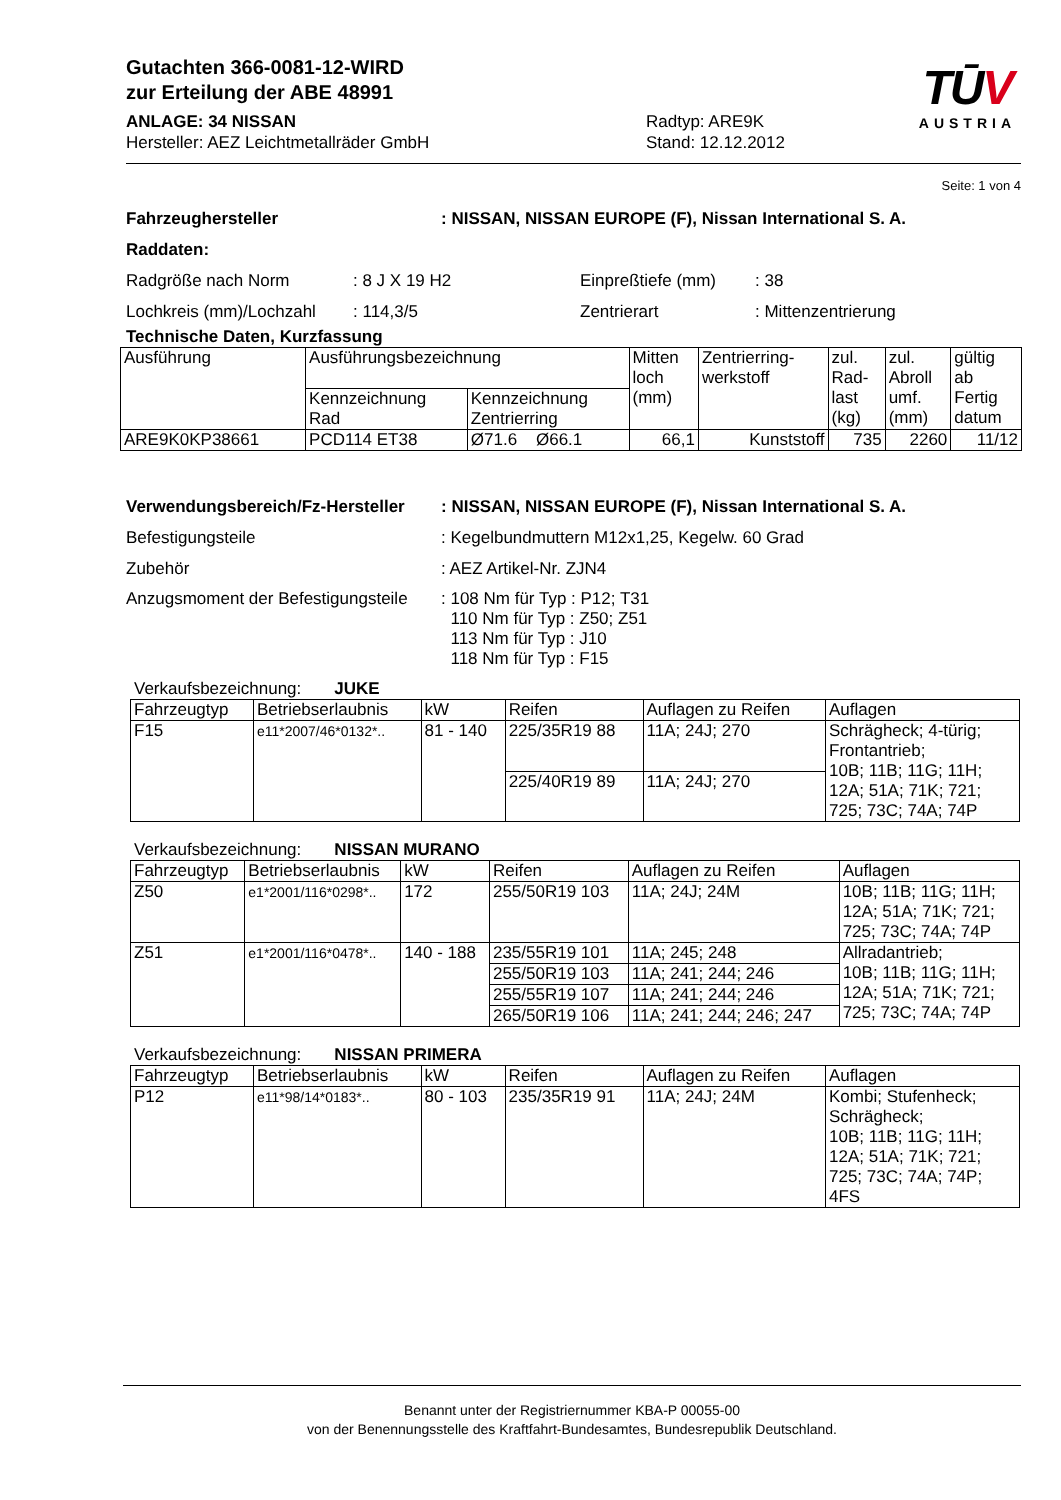TŪV
AUSTRIA
Gutachten 366-0081-12-WIRD
zur Erteilung der ABE 48991
ANLAGE: 34 NISSAN Radtyp: ARE9K
Hersteller: AEZ Leichtmetallräder GmbH Stand: 12.12.2012
Seite: 1 von 4
Fahrzeughersteller : NISSAN, NISSAN EUROPE (F), Nissan International S. A.
Raddaten:
Radgröße nach Norm : 8 J X 19 H2 Einpreßtiefe (mm) : 38
Lochkreis (mm)/Lochzahl
: 114,3/5 Zentrierart : Mittenzentrierung
Technische Daten, Kurzfassung
| Ausführung | Ausführungsbezeichnung | | Mitten loch (mm) | Zentrierring- werkstoff | zul. Rad- last (kg) | zul. Abroll umf. (mm) | gültig ab Fertig datum |
| --- | --- | --- | --- | --- | --- | --- | --- |
| | Kennzeichnung Rad | Kennzeichnung Zentrierring | | | | | |
| ARE9K0KP38661 | PCD114 ET38 | Ø71.6 Ø66.1 | 66,1 | Kunststoff | 735 | 2260 | 11/12 |
Verwendungsbereich/Fz-Hersteller
: NISSAN, NISSAN EUROPE (F), Nissan International S. A.
Befestigungsteile : Kegelbundmuttern M12x1,25, Kegelw. 60 Grad
Zubehör : AEZ Artikel-Nr. ZJN4
Anzugsmoment der Befestigungsteile
: 108 Nm für Typ : P12; T31
110 Nm für Typ : Z50; Z51
113 Nm für Typ : J10
118 Nm für Typ : F15
Verkaufsbezeichnung: JUKE
| Fahrzeugtyp | Betriebserlaubnis | kW | Reifen | Auflagen zu Reifen | Auflagen |
| --- | --- | --- | --- | --- | --- |
| F15 | e11*2007/46*0132*.. | 81 - 140 | 225/35R19 88 | 11A; 24J; 270 | Schrägheck; 4-türig; Frontantrieb; 10B; 11B; 11G; 11H; 12A; 51A; 71K; 721; 725; 73C; 74A; 74P |
| | | | 225/40R19 89 | 11A; 24J; 270 | |
Verkaufsbezeichnung: NISSAN MURANO
| Fahrzeugtyp | Betriebserlaubnis | kW | Reifen | Auflagen zu Reifen | Auflagen |
| --- | --- | --- | --- | --- | --- |
| Z50 | e1*2001/116*0298*.. | 172 | 255/50R19 103 | 11A; 24J; 24M | 10B; 11B; 11G; 11H; 12A; 51A; 71K; 721; 725; 73C; 74A; 74P |
| Z51 | e1*2001/116*0478*.. | 140 - 188 | 235/55R19 101 | 11A; 245; 248 | Allradantrieb; 10B; 11B; 11G; 11H; 12A; 51A; 71K; 721; 725; 73C; 74A; 74P |
| | | | 255/50R19 103 | 11A; 241; 244; 246 | |
| | | | 255/55R19 107 | 11A; 241; 244; 246 | |
| | | | 265/50R19 106 | 11A; 241; 244; 246; 247 | |
Verkaufsbezeichnung: NISSAN PRIMERA
| Fahrzeugtyp | Betriebserlaubnis | kW | Reifen | Auflagen zu Reifen | Auflagen |
| --- | --- | --- | --- | --- | --- |
| P12 | e11*98/14*0183*.. | 80 - 103 | 235/35R19 91 | 11A; 24J; 24M | Kombi; Stufenheck; Schrägheck; 10B; 11B; 11G; 11H; 12A; 51A; 71K; 721; 725; 73C; 74A; 74P; 4FS |
Benannt unter der Registriernummer KBA-P 00055-00
von der Benennungsstelle des Kraftfahrt-Bundesamtes, Bundesrepublik Deutschland.